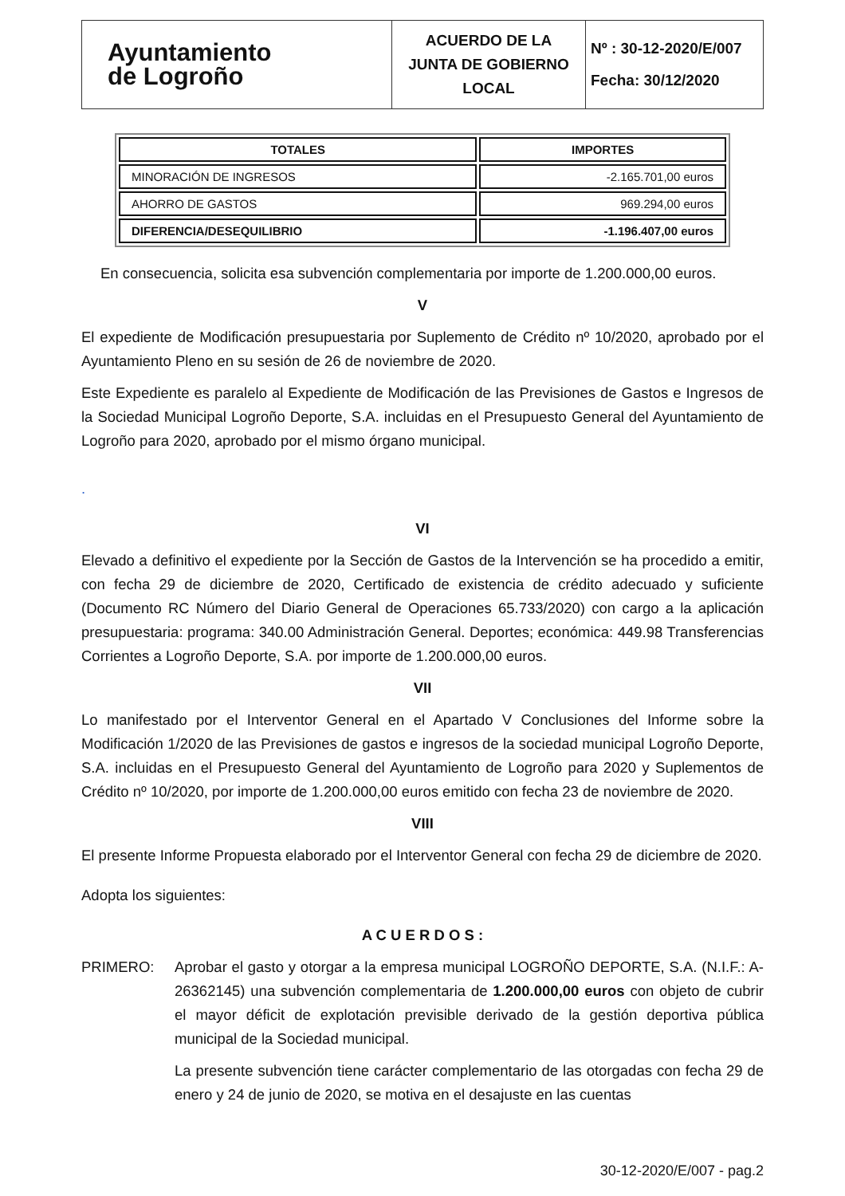| Ayuntamiento de Logroño | ACUERDO DE LA JUNTA DE GOBIERNO LOCAL | Nº : 30-12-2020/E/007 Fecha: 30/12/2020 |
| TOTALES | IMPORTES |
| --- | --- |
| MINORACIÓN DE INGRESOS | -2.165.701,00 euros |
| AHORRO DE GASTOS | 969.294,00 euros |
| DIFERENCIA/DESEQUILIBRIO | -1.196.407,00 euros |
En consecuencia, solicita esa subvención complementaria por importe de 1.200.000,00 euros.
V
El expediente de Modificación presupuestaria por Suplemento de Crédito nº 10/2020, aprobado por el Ayuntamiento Pleno en su sesión de 26 de noviembre de 2020.
Este Expediente es paralelo al Expediente de Modificación de las Previsiones de Gastos e Ingresos de la Sociedad Municipal Logroño Deporte, S.A. incluidas en el Presupuesto General del Ayuntamiento de Logroño para 2020, aprobado por el mismo órgano municipal.
.
VI
Elevado a definitivo el expediente por la Sección de Gastos de la Intervención se ha procedido a emitir, con fecha 29 de diciembre de 2020, Certificado de existencia de crédito adecuado y suficiente (Documento RC Número del Diario General de Operaciones 65.733/2020) con cargo a la aplicación presupuestaria: programa: 340.00 Administración General. Deportes; económica: 449.98 Transferencias Corrientes a Logroño Deporte, S.A. por importe de 1.200.000,00 euros.
VII
Lo manifestado por el Interventor General en el Apartado V Conclusiones del Informe sobre la Modificación 1/2020 de las Previsiones de gastos e ingresos de la sociedad municipal Logroño Deporte, S.A. incluidas en el Presupuesto General del Ayuntamiento de Logroño para 2020 y Suplementos de Crédito nº 10/2020, por importe de 1.200.000,00 euros emitido con fecha 23 de noviembre de 2020.
VIII
El presente Informe Propuesta elaborado por el Interventor General con fecha 29 de diciembre de 2020.
Adopta los siguientes:
A C U E R D O S :
PRIMERO:
Aprobar el gasto y otorgar a la empresa municipal LOGROÑO DEPORTE, S.A. (N.I.F.: A-26362145) una subvención complementaria de 1.200.000,00 euros con objeto de cubrir el mayor déficit de explotación previsible derivado de la gestión deportiva pública municipal de la Sociedad municipal.
La presente subvención tiene carácter complementario de las otorgadas con fecha 29 de enero y 24 de junio de 2020, se motiva en el desajuste en las cuentas
30-12-2020/E/007 - pag.2